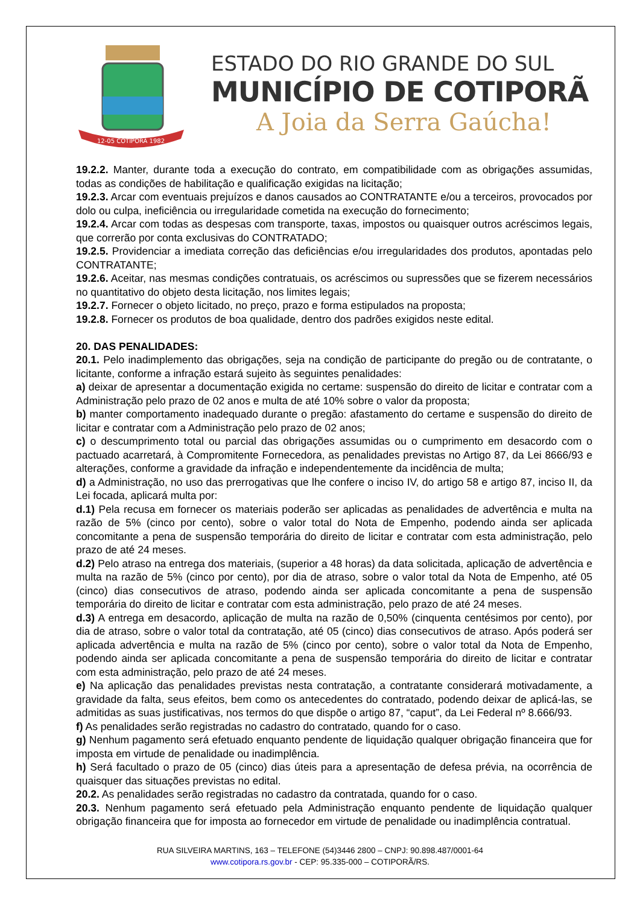12-05 COTIPORÃ 1982
ESTADO DO RIO GRANDE DO SUL
MUNICÍPIO DE COTIPORÃ
A Joia da Serra Gaúcha!
19.2.2. Manter, durante toda a execução do contrato, em compatibilidade com as obrigações assumidas, todas as condições de habilitação e qualificação exigidas na licitação;
19.2.3. Arcar com eventuais prejuízos e danos causados ao CONTRATANTE e/ou a terceiros, provocados por dolo ou culpa, ineficiência ou irregularidade cometida na execução do fornecimento;
19.2.4. Arcar com todas as despesas com transporte, taxas, impostos ou quaisquer outros acréscimos legais, que correrão por conta exclusivas do CONTRATADO;
19.2.5. Providenciar a imediata correção das deficiências e/ou irregularidades dos produtos, apontadas pelo CONTRATANTE;
19.2.6. Aceitar, nas mesmas condições contratuais, os acréscimos ou supressões que se fizerem necessários no quantitativo do objeto desta licitação, nos limites legais;
19.2.7. Fornecer o objeto licitado, no preço, prazo e forma estipulados na proposta;
19.2.8. Fornecer os produtos de boa qualidade, dentro dos padrões exigidos neste edital.
20. DAS PENALIDADES:
20.1. Pelo inadimplemento das obrigações, seja na condição de participante do pregão ou de contratante, o licitante, conforme a infração estará sujeito às seguintes penalidades:
a) deixar de apresentar a documentação exigida no certame: suspensão do direito de licitar e contratar com a Administração pelo prazo de 02 anos e multa de até 10% sobre o valor da proposta;
b) manter comportamento inadequado durante o pregão: afastamento do certame e suspensão do direito de licitar e contratar com a Administração pelo prazo de 02 anos;
c) o descumprimento total ou parcial das obrigações assumidas ou o cumprimento em desacordo com o pactuado acarretará, à Compromitente Fornecedora, as penalidades previstas no Artigo 87, da Lei 8666/93 e alterações, conforme a gravidade da infração e independentemente da incidência de multa;
d) a Administração, no uso das prerrogativas que lhe confere o inciso IV, do artigo 58 e artigo 87, inciso II, da Lei focada, aplicará multa por:
d.1) Pela recusa em fornecer os materiais poderão ser aplicadas as penalidades de advertência e multa na razão de 5% (cinco por cento), sobre o valor total do Nota de Empenho, podendo ainda ser aplicada concomitante a pena de suspensão temporária do direito de licitar e contratar com esta administração, pelo prazo de até 24 meses.
d.2) Pelo atraso na entrega dos materiais, (superior a 48 horas) da data solicitada, aplicação de advertência e multa na razão de 5% (cinco por cento), por dia de atraso, sobre o valor total da Nota de Empenho, até 05 (cinco) dias consecutivos de atraso, podendo ainda ser aplicada concomitante a pena de suspensão temporária do direito de licitar e contratar com esta administração, pelo prazo de até 24 meses.
d.3) A entrega em desacordo, aplicação de multa na razão de 0,50% (cinquenta centésimos por cento), por dia de atraso, sobre o valor total da contratação, até 05 (cinco) dias consecutivos de atraso. Após poderá ser aplicada advertência e multa na razão de 5% (cinco por cento), sobre o valor total da Nota de Empenho, podendo ainda ser aplicada concomitante a pena de suspensão temporária do direito de licitar e contratar com esta administração, pelo prazo de até 24 meses.
e) Na aplicação das penalidades previstas nesta contratação, a contratante considerará motivadamente, a gravidade da falta, seus efeitos, bem como os antecedentes do contratado, podendo deixar de aplicá-las, se admitidas as suas justificativas, nos termos do que dispõe o artigo 87, “caput”, da Lei Federal nº 8.666/93.
f) As penalidades serão registradas no cadastro do contratado, quando for o caso.
g) Nenhum pagamento será efetuado enquanto pendente de liquidação qualquer obrigação financeira que for imposta em virtude de penalidade ou inadimplência.
h) Será facultado o prazo de 05 (cinco) dias úteis para a apresentação de defesa prévia, na ocorrência de quaisquer das situações previstas no edital.
20.2. As penalidades serão registradas no cadastro da contratada, quando for o caso.
20.3. Nenhum pagamento será efetuado pela Administração enquanto pendente de liquidação qualquer obrigação financeira que for imposta ao fornecedor em virtude de penalidade ou inadimplência contratual.
RUA SILVEIRA MARTINS, 163 – TELEFONE (54)3446 2800 – CNPJ: 90.898.487/0001-64
www.cotipora.rs.gov.br - CEP: 95.335-000 – COTIPORÃ/RS.